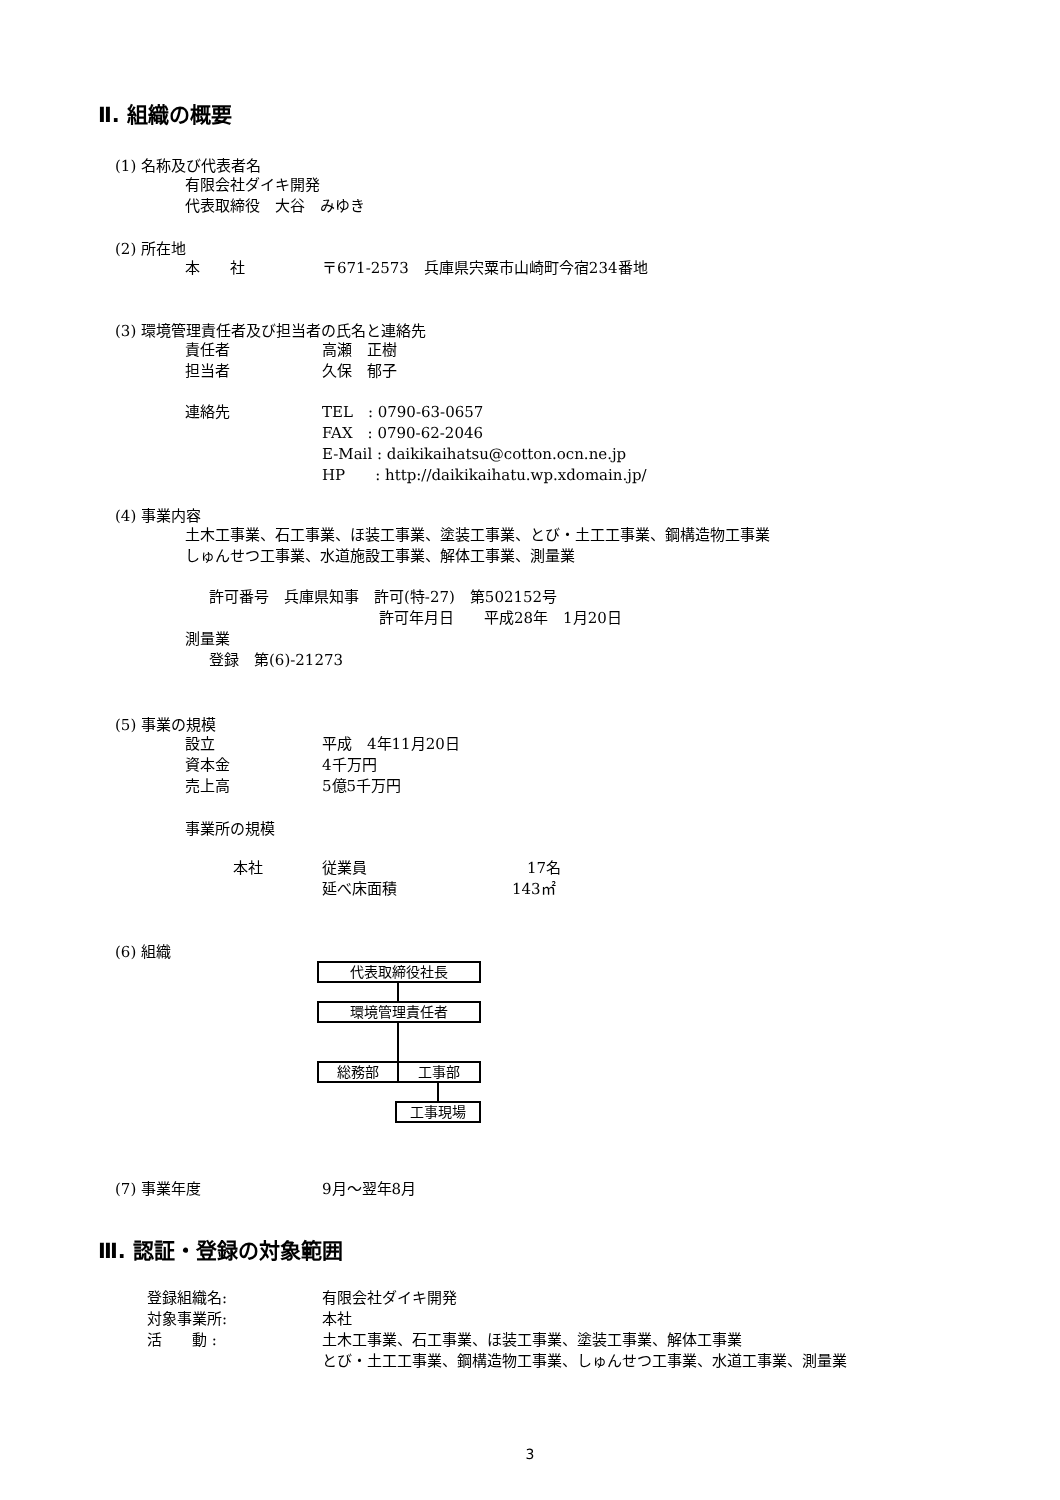Ⅱ. 組織の概要
(1) 名称及び代表者名
有限会社ダイキ開発
代表取締役　大谷　みゆき
(2) 所在地
本　　社 〒671-2573　兵庫県宍粟市山崎町今宿234番地
(3) 環境管理責任者及び担当者の氏名と連絡先
責任者 高瀬　正樹
担当者 久保　郁子
連絡先 TEL　: 0790-63-0657
FAX　: 0790-62-2046
E-Mail : daikikaihatsu@cotton.ocn.ne.jp
HP　　: http://daikikaihatu.wp.xdomain.jp/
(4) 事業内容
土木工事業、石工事業、ほ装工事業、塗装工事業、とび・土工工事業、鋼構造物工事業
しゅんせつ工事業、水道施設工事業、解体工事業、測量業
許可番号　兵庫県知事　許可(特-27)　第502152号
許可年月日　　平成28年　1月20日
測量業
登録　第(6)-21273
(5) 事業の規模
設立 平成　4年11月20日
資本金 4千万円
売上高 5億5千万円
事業所の規模
本社 従業員　17名
延べ床面積 143㎡
(6) 組織
代表取締役社長
環境管理責任者
総務部 工事部
工事現場
(7) 事業年度 9月～翌年8月
Ⅲ. 認証・登録の対象範囲
登録組織名: 有限会社ダイキ開発
対象事業所: 本社
活　　動 : 土木工事業、石工事業、ほ装工事業、塗装工事業、解体工事業
とび・土工工事業、鋼構造物工事業、しゅんせつ工事業、水道工事業、測量業
3